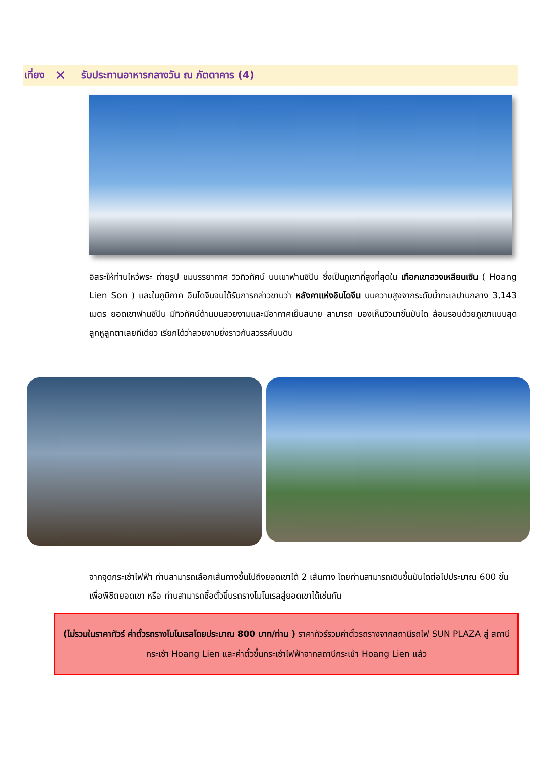เที่ยง ✕ รับประทานอาหารกลางวัน ณ ภัตตาคาร (4)
อิสระให้ท่านไหว้พระ ถ่ายรูป ชมบรรยากาศ วิวทิวทัศน์ บนเขาฟานซิปัน ซึ่งเป็นภูเขาที่สูงที่สุดใน เทือกเขาฮวงเหลียนเซิน ( Hoang Lien Son ) และในภูมิภาค อินโดจีนจนได้รับการกล่าวขานว่า หลังคาแห่งอินโดจีน บนความสูงจากระดับน้ำทะเลปานกลาง 3,143 เมตร ยอดเขาฟานซีปัน มีทิวทัศน์ด้านบนสวยงามและมีอากาศเย็นสบาย สามารถ มองเห็นวิวนาขั้นบันได ล้อมรอบด้วยภูเขาแบบสุดลูกหูลูกตาเลยทีเดียว เรียกได้ว่าสวยงามยิ่งราวกับสวรรค์บนดิน
จากจุดกระเช้าไฟฟ้า ท่านสามารถเลือกเส้นทางขึ้นไปถึงยอดเขาได้ 2 เส้นทาง โดยท่านสามารถเดินขึ้นบันไดต่อไปประมาณ 600 ขั้น เพื่อพิชิตยอดเขา หรือ ท่านสามารถซื้อตั๋วขึ้นรถรางโมโนเรลสู่ยอดเขาได้เช่นกัน
(ไม่รวมในราคาทัวร์ ค่าตั๋วรถรางโมโนเรลโดยประมาณ 800 บาท/ท่าน ) ราคาทัวร์รวมค่าตั๋วรถรางจากสถานีรถไฟ SUN PLAZA สู่ สถานีกระเช้า Hoang Lien และค่าตั๋วขึ้นกระเช้าไฟฟ้าจากสถานีกระเช้า Hoang Lien แล้ว